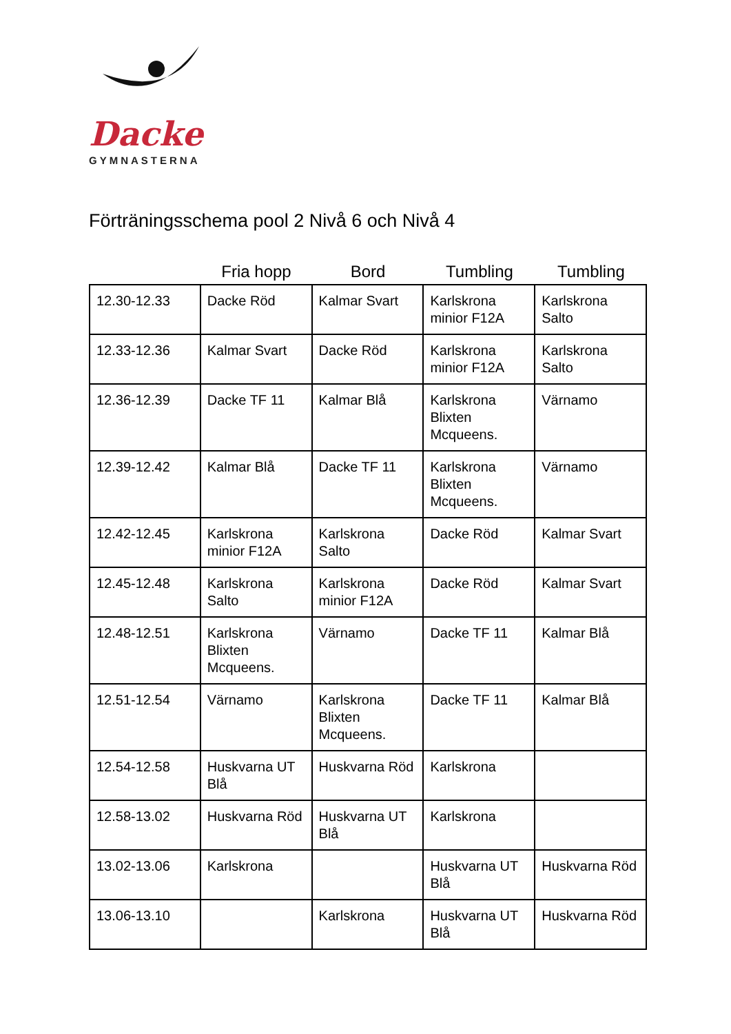Dacke
GYMNASTERNA
Förträningsschema pool 2 Nivå 6 och Nivå 4
Fria hopp Bord Tumbling Tumbling
| 12.30-12.33 | Dacke Röd | Kalmar Svart | Karlskrona minior F12A | Karlskrona Salto |
| 12.33-12.36 | Kalmar Svart | Dacke Röd | Karlskrona minior F12A | Karlskrona Salto |
| 12.36-12.39 | Dacke TF 11 | Kalmar Blå | Karlskrona Blixten Mcqueens. | Värnamo |
| 12.39-12.42 | Kalmar Blå | Dacke TF 11 | Karlskrona Blixten Mcqueens. | Värnamo |
| 12.42-12.45 | Karlskrona minior F12A | Karlskrona Salto | Dacke Röd | Kalmar Svart |
| 12.45-12.48 | Karlskrona Salto | Karlskrona minior F12A | Dacke Röd | Kalmar Svart |
| 12.48-12.51 | Karlskrona Blixten Mcqueens. | Värnamo | Dacke TF 11 | Kalmar Blå |
| 12.51-12.54 | Värnamo | Karlskrona Blixten Mcqueens. | Dacke TF 11 | Kalmar Blå |
| 12.54-12.58 | Huskvarna UT Blå | Huskvarna Röd | Karlskrona | |
| 12.58-13.02 | Huskvarna Röd | Huskvarna UT Blå | Karlskrona | |
| 13.02-13.06 | Karlskrona | | Huskvarna UT Blå | Huskvarna Röd |
| 13.06-13.10 | | Karlskrona | Huskvarna UT Blå | Huskvarna Röd |